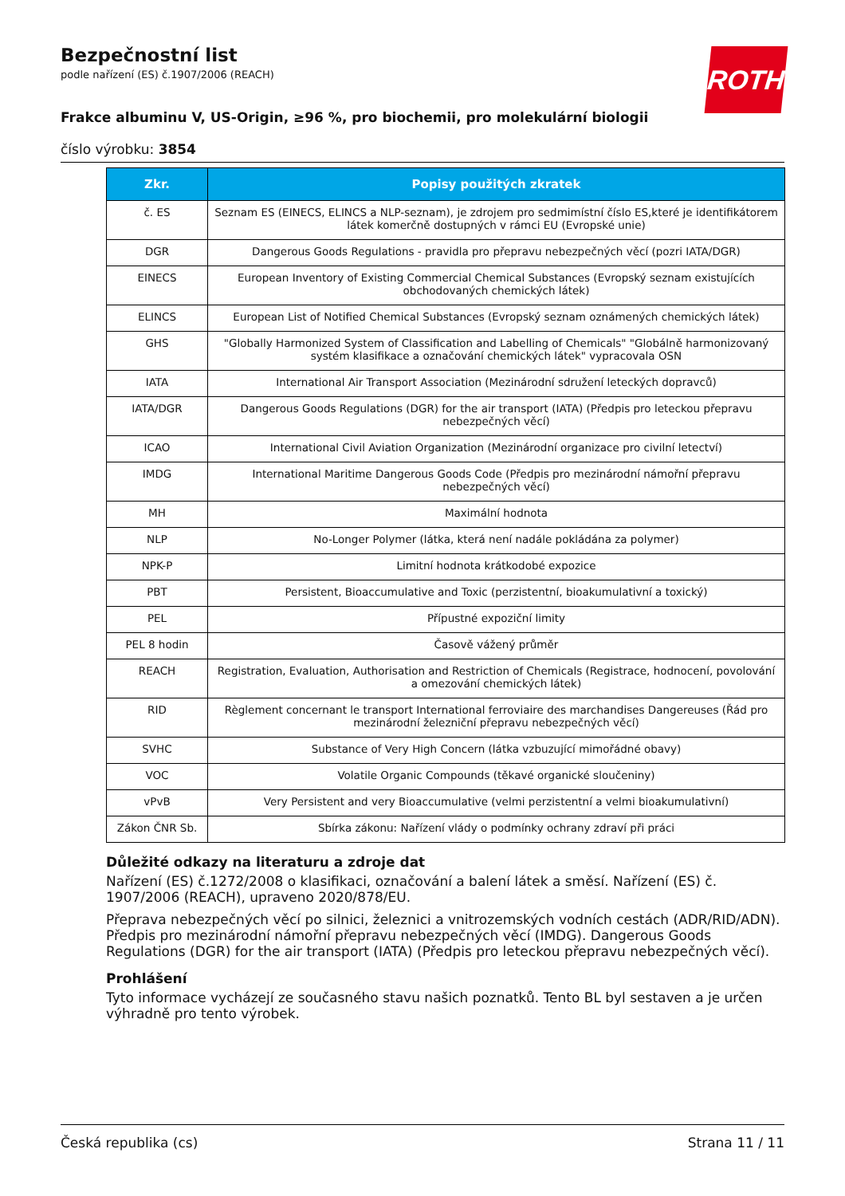ROTH
Bezpečnostní list
podle nařízení (ES) č.1907/2006 (REACH)
Frakce albuminu V, US-Origin, ≥96 %, pro biochemii, pro molekulární biologii
číslo výrobku: 3854
| Zkr. | Popisy použitých zkratek |
| --- | --- |
| č. ES | Seznam ES (EINECS, ELINCS a NLP-seznam), je zdrojem pro sedmimístní číslo ES,které je identifikátorem látek komerčně dostupných v rámci EU (Evropské unie) |
| DGR | Dangerous Goods Regulations - pravidla pro přepravu nebezpečných věcí (pozri IATA/DGR) |
| EINECS | European Inventory of Existing Commercial Chemical Substances (Evropský seznam existujících obchodovaných chemických látek) |
| ELINCS | European List of Notified Chemical Substances (Evropský seznam oznámených chemických látek) |
| GHS | "Globally Harmonized System of Classification and Labelling of Chemicals" "Globálně harmonizovaný systém klasifikace a označování chemických látek" vypracovala OSN |
| IATA | International Air Transport Association (Mezinárodní sdružení leteckých dopravců) |
| IATA/DGR | Dangerous Goods Regulations (DGR) for the air transport (IATA) (Předpis pro leteckou přepravu nebezpečných věcí) |
| ICAO | International Civil Aviation Organization (Mezinárodní organizace pro civilní letectví) |
| IMDG | International Maritime Dangerous Goods Code (Předpis pro mezinárodní námořní přepravu nebezpečných věcí) |
| MH | Maximální hodnota |
| NLP | No-Longer Polymer (látka, která není nadále pokládána za polymer) |
| NPK-P | Limitní hodnota krátkodobé expozice |
| PBT | Persistent, Bioaccumulative and Toxic (perzistentní, bioakumulativní a toxický) |
| PEL | Přípustné expoziční limity |
| PEL 8 hodin | Časově vážený průměr |
| REACH | Registration, Evaluation, Authorisation and Restriction of Chemicals (Registrace, hodnocení, povolování a omezování chemických látek) |
| RID | Règlement concernant le transport International ferroviaire des marchandises Dangereuses (Řád pro mezinárodní železniční přepravu nebezpečných věcí) |
| SVHC | Substance of Very High Concern (látka vzbuzující mimořádné obavy) |
| VOC | Volatile Organic Compounds (těkavé organické sloučeniny) |
| vPvB | Very Persistent and very Bioaccumulative (velmi perzistentní a velmi bioakumulativní) |
| Zákon ČNR Sb. | Sbírka zákonu: Nařízení vlády o podmínky ochrany zdraví při práci |
Důležité odkazy na literaturu a zdroje dat
Nařízení (ES) č.1272/2008 o klasifikaci, označování a balení látek a směsí. Nařízení (ES) č. 1907/2006 (REACH), upraveno 2020/878/EU.
Přeprava nebezpečných věcí po silnici, železnici a vnitrozemských vodních cestách (ADR/RID/ADN). Předpis pro mezinárodní námořní přepravu nebezpečných věcí (IMDG). Dangerous Goods Regulations (DGR) for the air transport (IATA) (Předpis pro leteckou přepravu nebezpečných věcí).
Prohlášení
Tyto informace vycházejí ze současného stavu našich poznatků. Tento BL byl sestaven a je určen výhradně pro tento výrobek.
Česká republika (cs) Strana 11 / 11